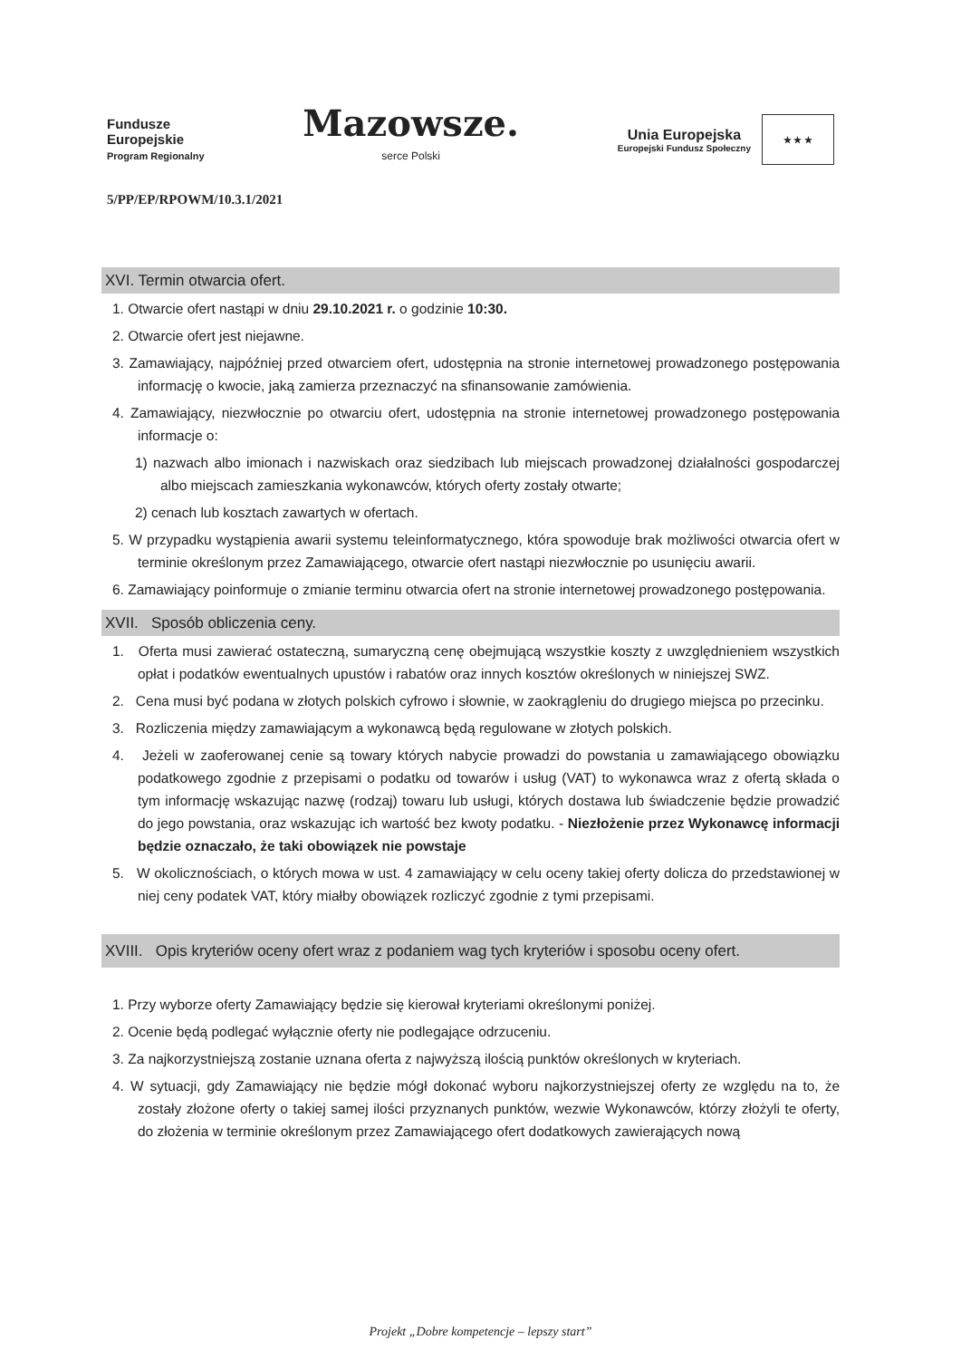Fundusze
Europejskie
Program Regionalny
Mazowsze.
serce Polski
Unia Europejska
Europejski Fundusz Społeczny
★ ★ ★
5/PP/EP/RPOWM/10.3.1/2021
XVI. Termin otwarcia ofert.
1. Otwarcie ofert nastąpi w dniu 29.10.2021 r. o godzinie 10:30.
2. Otwarcie ofert jest niejawne.
3. Zamawiający, najpóźniej przed otwarciem ofert, udostępnia na stronie internetowej prowadzonego postępowania informację o kwocie, jaką zamierza przeznaczyć na sfinansowanie zamówienia.
4. Zamawiający, niezwłocznie po otwarciu ofert, udostępnia na stronie internetowej prowadzonego postępowania informacje o:
1) nazwach albo imionach i nazwiskach oraz siedzibach lub miejscach prowadzonej działalności gospodarczej albo miejscach zamieszkania wykonawców, których oferty zostały otwarte;
2) cenach lub kosztach zawartych w ofertach.
5. W przypadku wystąpienia awarii systemu teleinformatycznego, która spowoduje brak możliwości otwarcia ofert w terminie określonym przez Zamawiającego, otwarcie ofert nastąpi niezwłocznie po usunięciu awarii.
6. Zamawiający poinformuje o zmianie terminu otwarcia ofert na stronie internetowej prowadzonego postępowania.
XVII. Sposób obliczenia ceny.
1. Oferta musi zawierać ostateczną, sumaryczną cenę obejmującą wszystkie koszty z uwzględnieniem wszystkich opłat i podatków ewentualnych upustów i rabatów oraz innych kosztów określonych w niniejszej SWZ.
2. Cena musi być podana w złotych polskich cyfrowo i słownie, w zaokrągleniu do drugiego miejsca po przecinku.
3. Rozliczenia między zamawiającym a wykonawcą będą regulowane w złotych polskich.
4. Jeżeli w zaoferowanej cenie są towary których nabycie prowadzi do powstania u zamawiającego obowiązku podatkowego zgodnie z przepisami o podatku od towarów i usług (VAT) to wykonawca wraz z ofertą składa o tym informację wskazując nazwę (rodzaj) towaru lub usługi, których dostawa lub świadczenie będzie prowadzić do jego powstania, oraz wskazując ich wartość bez kwoty podatku. - Niezłożenie przez Wykonawcę informacji będzie oznaczało, że taki obowiązek nie powstaje
5. W okolicznościach, o których mowa w ust. 4 zamawiający w celu oceny takiej oferty dolicza do przedstawionej w niej ceny podatek VAT, który miałby obowiązek rozliczyć zgodnie z tymi przepisami.
XVIII. Opis kryteriów oceny ofert wraz z podaniem wag tych kryteriów i sposobu oceny ofert.
1. Przy wyborze oferty Zamawiający będzie się kierował kryteriami określonymi poniżej.
2. Ocenie będą podlegać wyłącznie oferty nie podlegające odrzuceniu.
3. Za najkorzystniejszą zostanie uznana oferta z najwyższą ilością punktów określonych w kryteriach.
4. W sytuacji, gdy Zamawiający nie będzie mógł dokonać wyboru najkorzystniejszej oferty ze względu na to, że zostały złożone oferty o takiej samej ilości przyznanych punktów, wezwie Wykonawców, którzy złożyli te oferty, do złożenia w terminie określonym przez Zamawiającego ofert dodatkowych zawierających nową
Projekt „Dobre kompetencje – lepszy start”